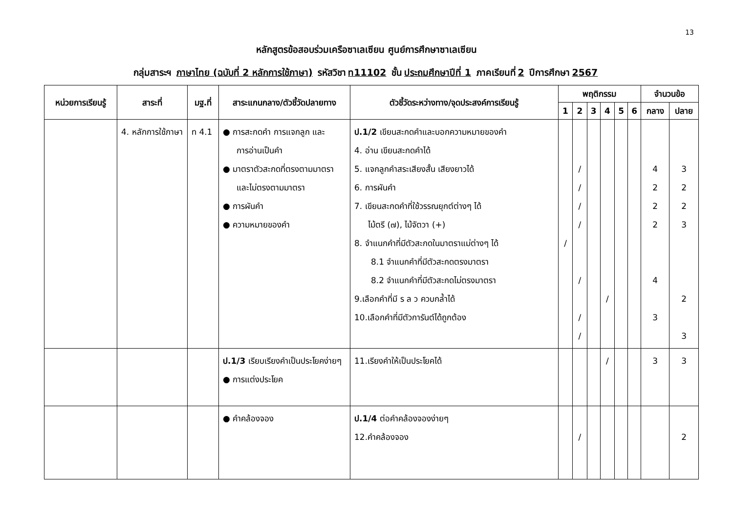13
หลักสูตรข้อสอบร่วมเครือซาเลเซียน ศูนย์การศึกษาซาเลเซียน
กลุ่มสาระฯ ภาษาไทย (ฉบับที่ 2 หลักการใช้ภาษา) รหัสวิชา ท11102 ชั้น ประถมศึกษาปีที่ 1 ภาคเรียนที่ 2 ปีการศึกษา 2567
| หน่วยการเรียนรู้ | สาระที่ | มฐ.ที่ | สาระแกนกลาง/ตัวชี้วัดปลายทาง | ตัวชี้วัดระหว่างทาง/จุดประสงค์การเรียนรู้ | พฤติกรรม | | | | | | จำนวนข้อ | |
| --- | --- | --- | --- | --- | --- | --- | --- | --- | --- | --- | --- | --- |
| | | | | | 1 | 2 | 3 | 4 | 5 | 6 | กลาง | ปลาย |
| | 4. หลักการใช้ภาษา | ท 4.1 | ● การสะกดคำ การแจกลูก และ การอ่านเป็นคำ ● มาตราตัวสะกดที่ตรงตามมาตรา และไม่ตรงตามมาตรา ● การผันคำ ● ความหมายของคำ | ป.1/2 เขียนสะกดคำและบอกความหมายของคำ 4. อ่าน เขียนสะกดคำได้ 5. แจกลูกคำสระเสียงสั้น เสียงยาวได้ 6. การผันคำ 7. เขียนสะกดคำที่ใช้วรรณยุกต์ต่างๆ ได้ ไม้ตรี (๗), ไม้จัตวา (+) 8. จำแนกคำที่มีตัวสะกดในมาตราแม่ต่างๆ ได้ 8.1 จำแนกคำที่มีตัวสะกดตรงมาตรา 8.2 จำแนกคำที่มีตัวสะกดไม่ตรงมาตรา 9.เลือกคำที่มี ร ล ว ควบกล้ำได้ 10.เลือกคำที่มีตัวการันต์ได้ถูกต้อง | / | / / / / / / / | | / | | | 4 2 2 2 4 3 | 3 2 2 3 2 3 |
| | | | ป.1/3 เรียบเรียงคำเป็นประโยคง่ายๆ ● การแต่งประโยค | 11.เรียงคำให้เป็นประโยคได้ | | | | / | | | 3 | 3 |
| | | | ● คำคล้องจอง | ป.1/4 ต่อคำคล้องจองง่ายๆ 12.คำคล้องจอง | | / | | | | | | 2 |